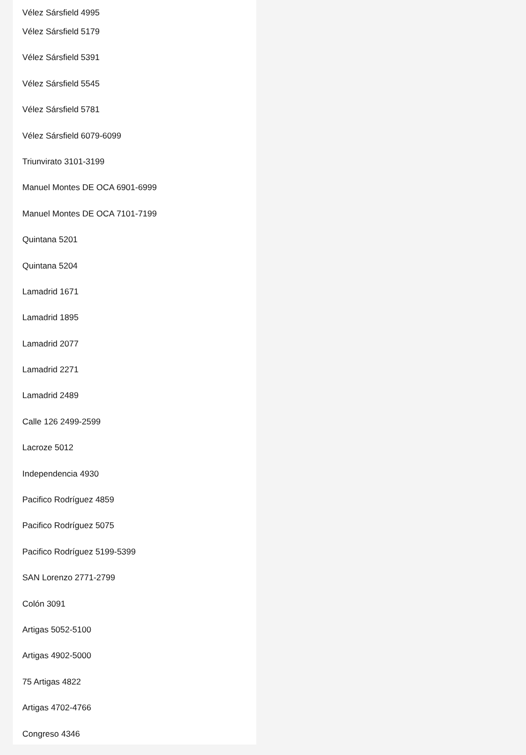Vélez Sársfield 4995
Vélez Sársfield 5179
Vélez Sársfield 5391
Vélez Sársfield 5545
Vélez Sársfield 5781
Vélez Sársfield 6079-6099
Triunvirato 3101-3199
Manuel Montes DE OCA 6901-6999
Manuel Montes DE OCA 7101-7199
Quintana 5201
Quintana 5204
Lamadrid 1671
Lamadrid 1895
Lamadrid 2077
Lamadrid 2271
Lamadrid 2489
Calle 126 2499-2599
Lacroze 5012
Independencia 4930
Pacifico Rodríguez 4859
Pacifico Rodríguez 5075
Pacifico Rodríguez 5199-5399
SAN Lorenzo 2771-2799
Colón 3091
Artigas 5052-5100
Artigas 4902-5000
75 Artigas 4822
Artigas 4702-4766
Congreso 4346